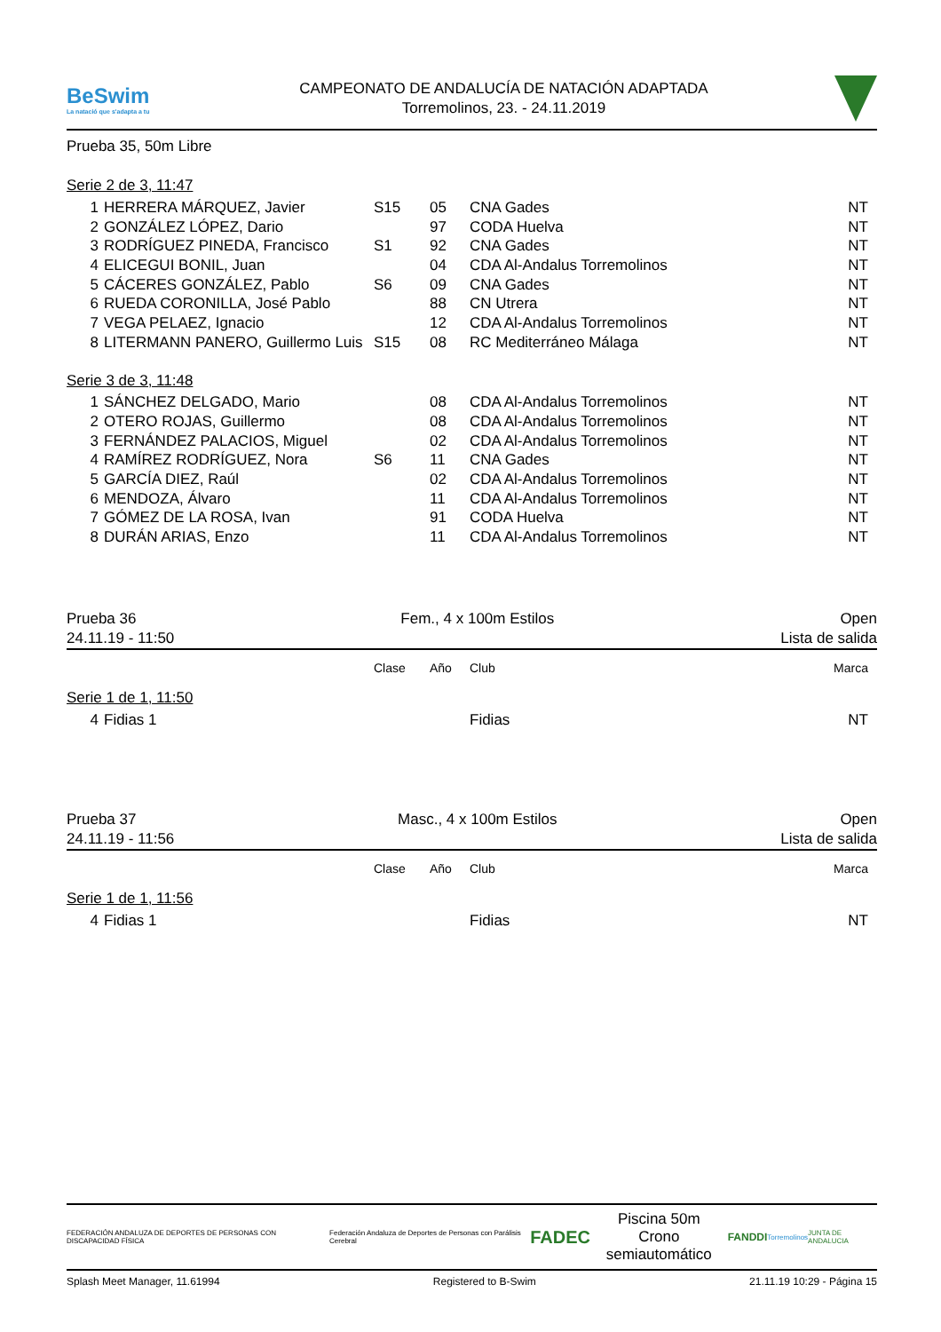BeSwim
La natació que s'adapta a tu
CAMPEONATO DE ANDALUCÍA DE NATACIÓN ADAPTADA
Torremolinos, 23. - 24.11.2019
Prueba 35, 50m Libre
Serie 2 de 3, 11:47
| 1 | HERRERA MÁRQUEZ, Javier | S15 | 05 | CNA Gades | NT |
| 2 | GONZÁLEZ LÓPEZ, Dario | | 97 | CODA Huelva | NT |
| 3 | RODRÍGUEZ PINEDA, Francisco | S1 | 92 | CNA Gades | NT |
| 4 | ELICEGUI BONIL, Juan | | 04 | CDA Al-Andalus Torremolinos | NT |
| 5 | CÁCERES GONZÁLEZ, Pablo | S6 | 09 | CNA Gades | NT |
| 6 | RUEDA CORONILLA, José Pablo | | 88 | CN Utrera | NT |
| 7 | VEGA PELAEZ, Ignacio | | 12 | CDA Al-Andalus Torremolinos | NT |
| 8 | LITERMANN PANERO, Guillermo Luis | S15 | 08 | RC Mediterráneo Málaga | NT |
Serie 3 de 3, 11:48
| 1 | SÁNCHEZ DELGADO, Mario | | 08 | CDA Al-Andalus Torremolinos | NT |
| 2 | OTERO ROJAS, Guillermo | | 08 | CDA Al-Andalus Torremolinos | NT |
| 3 | FERNÁNDEZ PALACIOS, Miguel | | 02 | CDA Al-Andalus Torremolinos | NT |
| 4 | RAMÍREZ RODRÍGUEZ, Nora | S6 | 11 | CNA Gades | NT |
| 5 | GARCÍA DIEZ, Raúl | | 02 | CDA Al-Andalus Torremolinos | NT |
| 6 | MENDOZA, Álvaro | | 11 | CDA Al-Andalus Torremolinos | NT |
| 7 | GÓMEZ DE LA ROSA, Ivan | | 91 | CODA Huelva | NT |
| 8 | DURÁN ARIAS, Enzo | | 11 | CDA Al-Andalus Torremolinos | NT |
Prueba 36
24.11.19 - 11:50
Fem., 4 x 100m Estilos Open
Lista de salida
| | | Clase | Año | Club | Marca |
Serie 1 de 1, 11:50
| 4 | Fidias 1 | | | Fidias | NT |
Prueba 37
24.11.19 - 11:56
Masc., 4 x 100m Estilos Open
Lista de salida
| | | Clase | Año | Club | Marca |
Serie 1 de 1, 11:56
| 4 | Fidias 1 | | | Fidias | NT |
FEDERACIÓN ANDALUZA DE DEPORTES DE PERSONAS CON DISCAPACIDAD FÍSICA
Federación Andaluza de Deportes de Personas con Parálisis Cerebral
FADEC
Piscina 50m
Crono semiautomático
FANDDI
Torremolinos JUNTA DE ANDALUCIA
Splash Meet Manager, 11.61994 Registered to B-Swim 21.11.19 10:29 - Página 15